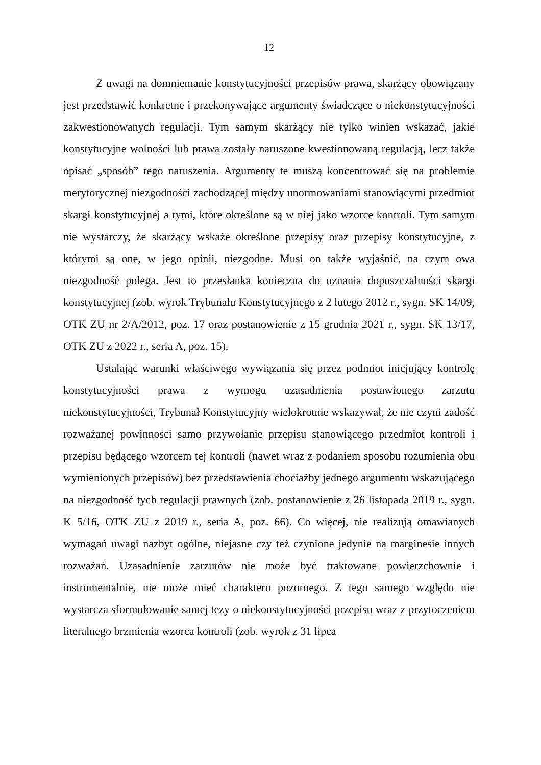12
Z uwagi na domniemanie konstytucyjności przepisów prawa, skarżący obowiązany jest przedstawić konkretne i przekonywające argumenty świadczące o niekonstytucyjności zakwestionowanych regulacji. Tym samym skarżący nie tylko winien wskazać, jakie konstytucyjne wolności lub prawa zostały naruszone kwestionowaną regulacją, lecz także opisać „sposób” tego naruszenia. Argumenty te muszą koncentrować się na problemie merytorycznej niezgodności zachodzącej między unormowaniami stanowiącymi przedmiot skargi konstytucyjnej a tymi, które określone są w niej jako wzorce kontroli. Tym samym nie wystarczy, że skarżący wskaże określone przepisy oraz przepisy konstytucyjne, z którymi są one, w jego opinii, niezgodne. Musi on także wyjaśnić, na czym owa niezgodność polega. Jest to przesłanka konieczna do uznania dopuszczalności skargi konstytucyjnej (zob. wyrok Trybunału Konstytucyjnego z 2 lutego 2012 r., sygn. SK 14/09, OTK ZU nr 2/A/2012, poz. 17 oraz postanowienie z 15 grudnia 2021 r., sygn. SK 13/17, OTK ZU z 2022 r., seria A, poz. 15).
Ustalając warunki właściwego wywiązania się przez podmiot inicjujący kontrolę konstytucyjności prawa z wymogu uzasadnienia postawionego zarzutu niekonstytucyjności, Trybunał Konstytucyjny wielokrotnie wskazywał, że nie czyni zadość rozważanej powinności samo przywołanie przepisu stanowiącego przedmiot kontroli i przepisu będącego wzorcem tej kontroli (nawet wraz z podaniem sposobu rozumienia obu wymienionych przepisów) bez przedstawienia chociażby jednego argumentu wskazującego na niezgodność tych regulacji prawnych (zob. postanowienie z 26 listopada 2019 r., sygn. K 5/16, OTK ZU z 2019 r., seria A, poz. 66). Co więcej, nie realizują omawianych wymagań uwagi nazbyt ogólne, niejasne czy też czynione jedynie na marginesie innych rozważań. Uzasadnienie zarzutów nie może być traktowane powierzchownie i instrumentalnie, nie może mieć charakteru pozornego. Z tego samego względu nie wystarcza sformułowanie samej tezy o niekonstytucyjności przepisu wraz z przytoczeniem literalnego brzmienia wzorca kontroli (zob. wyrok z 31 lipca